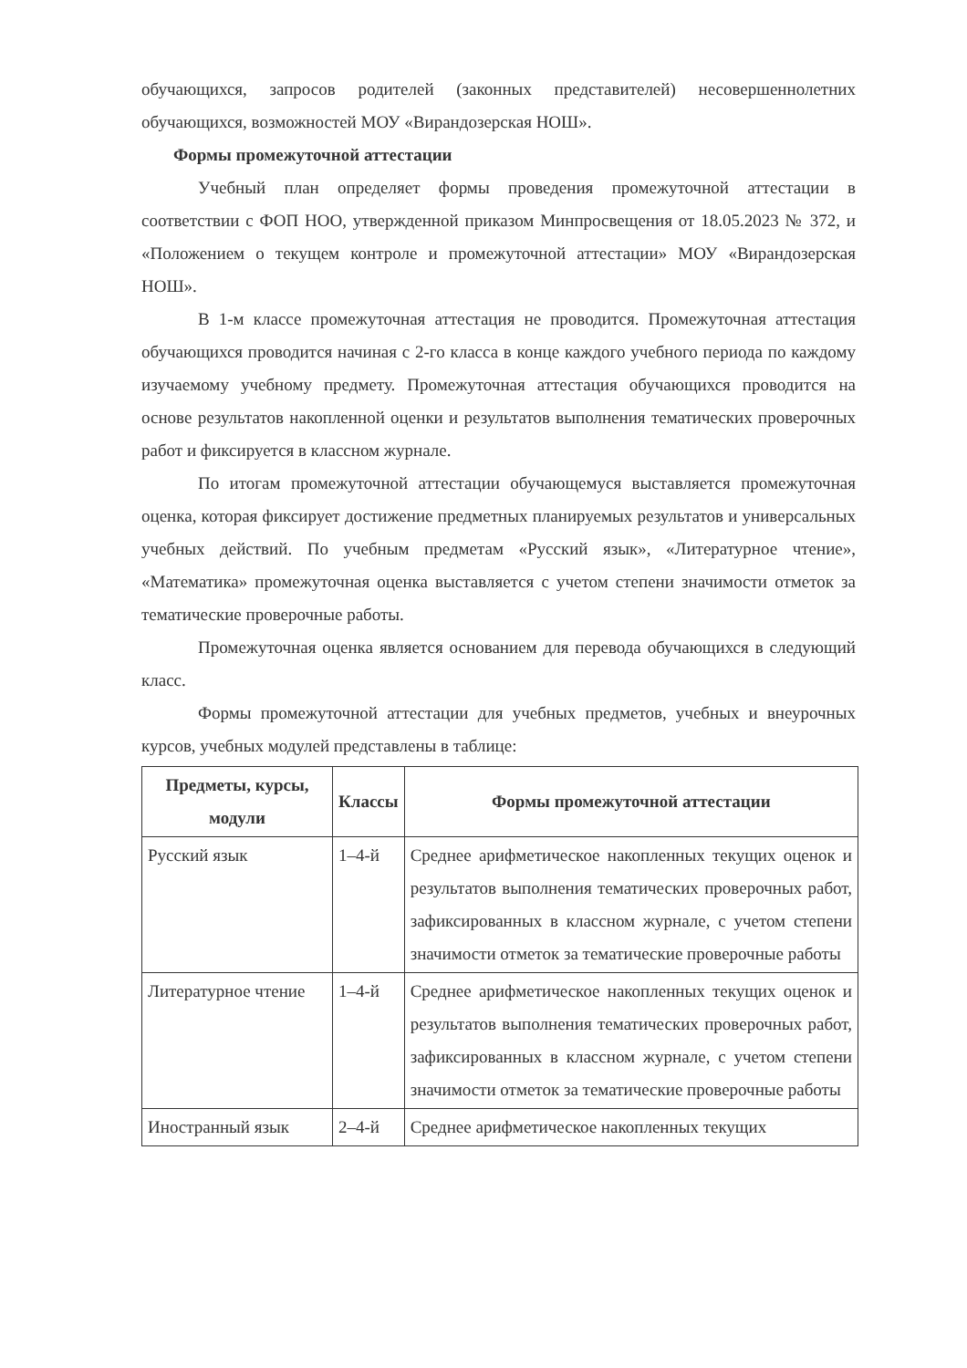обучающихся, запросов родителей (законных представителей) несовершеннолетних обучающихся, возможностей МОУ «Вирандозерская НОШ».
Формы промежуточной аттестации
Учебный план определяет формы проведения промежуточной аттестации в соответствии с ФОП НОО, утвержденной приказом Минпросвещения от 18.05.2023 № 372, и «Положением о текущем контроле и промежуточной аттестации» МОУ «Вирандозерская НОШ».
В 1-м классе промежуточная аттестация не проводится. Промежуточная аттестация обучающихся проводится начиная с 2-го класса в конце каждого учебного периода по каждому изучаемому учебному предмету. Промежуточная аттестация обучающихся проводится на основе результатов накопленной оценки и результатов выполнения тематических проверочных работ и фиксируется в классном журнале.
По итогам промежуточной аттестации обучающемуся выставляется промежуточная оценка, которая фиксирует достижение предметных планируемых результатов и универсальных учебных действий. По учебным предметам «Русский язык», «Литературное чтение», «Математика» промежуточная оценка выставляется с учетом степени значимости отметок за тематические проверочные работы.
Промежуточная оценка является основанием для перевода обучающихся в следующий класс.
Формы промежуточной аттестации для учебных предметов, учебных и внеурочных курсов, учебных модулей представлены в таблице:
| Предметы, курсы, модули | Классы | Формы промежуточной аттестации |
| --- | --- | --- |
| Русский язык | 1–4-й | Среднее арифметическое накопленных текущих оценок и результатов выполнения тематических проверочных работ, зафиксированных в классном журнале, с учетом степени значимости отметок за тематические проверочные работы |
| Литературное чтение | 1–4-й | Среднее арифметическое накопленных текущих оценок и результатов выполнения тематических проверочных работ, зафиксированных в классном журнале, с учетом степени значимости отметок за тематические проверочные работы |
| Иностранный язык | 2–4-й | Среднее арифметическое накопленных текущих |